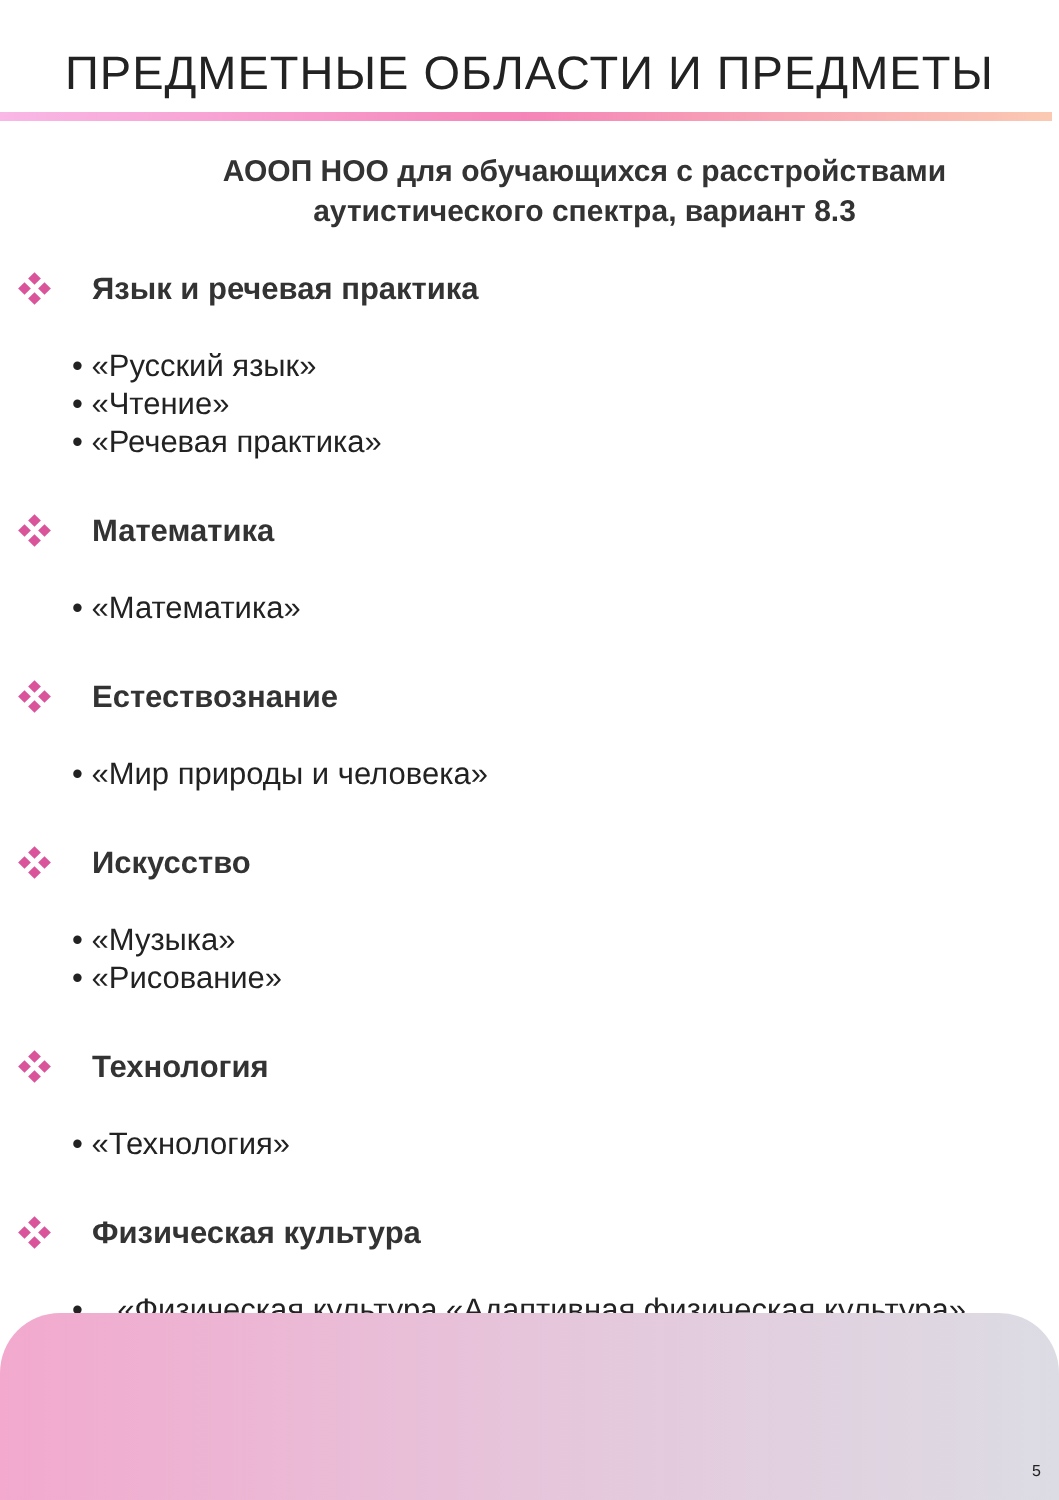ПРЕДМЕТНЫЕ ОБЛАСТИ И ПРЕДМЕТЫ
АООП НОО для обучающихся с расстройствами аутистического спектра, вариант 8.3
Язык и речевая практика
• «Русский язык»
• «Чтение»
• «Речевая практика»
Математика
• «Математика»
Естествознание
• «Мир природы и человека»
Искусство
• «Музыка»
• «Рисование»
Технология
• «Технология»
Физическая культура
• «Физическая культура «Адаптивная физическая культура»
5